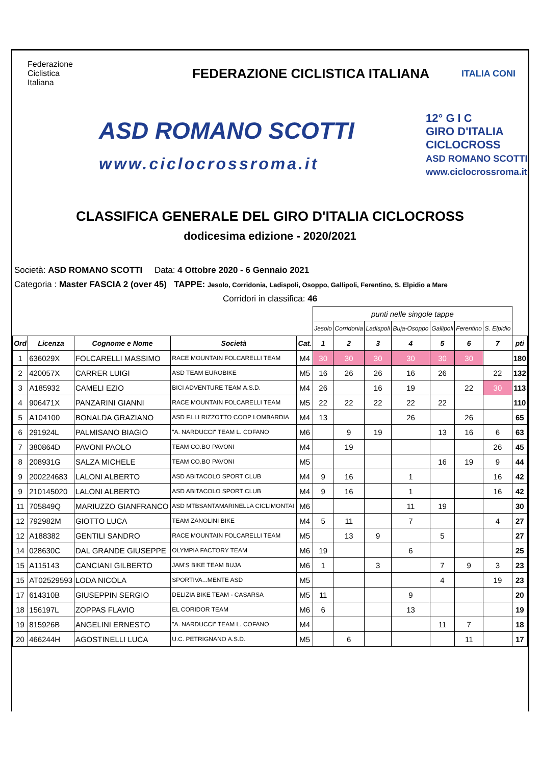Federazione
Ciclistica
Italiana
FEDERAZIONE CICLISTICA ITALIANA
ITALIA CONI
ASD ROMANO SCOTTI
www.ciclocrossroma.it
12° G I C
GIRO D'ITALIA CICLOCROSS
ASD ROMANO SCOTTI www.ciclocrossroma.it
CLASSIFICA GENERALE DEL GIRO D'ITALIA CICLOCROSS
dodicesima edizione - 2020/2021
Società: ASD ROMANO SCOTTI Data: 4 Ottobre 2020 - 6 Gennaio 2021
Categoria : Master FASCIA 2 (over 45) TAPPE: Jesolo, Corridonia, Ladispoli, Osoppo, Gallipoli, Ferentino, S. Elpidio a Mare
Corridori in classifica: 46
| | | | | | punti nelle singole tappe | | | | | | | |
| | | | | | Jesolo | Corridonia | Ladispoli | Buja-Osoppo | Gallipoli | Ferentino | S. Elpidio | |
| Ord | Licenza | Cognome e Nome | Società | Cat. | 1 | 2 | 3 | 4 | 5 | 6 | 7 | pti |
| 1 | 636029X | FOLCARELLI MASSIMO | RACE MOUNTAIN FOLCARELLI TEAM | M4 | 30 | 30 | 30 | 30 | 30 | 30 | | 180 |
| 2 | 420057X | CARRER LUIGI | ASD TEAM EUROBIKE | M5 | 16 | 26 | 26 | 16 | 26 | | 22 | 132 |
| 3 | A185932 | CAMELI EZIO | BICI ADVENTURE TEAM A.S.D. | M4 | 26 | | 16 | 19 | | 22 | 30 | 113 |
| 4 | 906471X | PANZARINI GIANNI | RACE MOUNTAIN FOLCARELLI TEAM | M5 | 22 | 22 | 22 | 22 | 22 | | | 110 |
| 5 | A104100 | BONALDA GRAZIANO | ASD F.LLI RIZZOTTO COOP LOMBARDIA | M4 | 13 | | | 26 | | 26 | | 65 |
| 6 | 291924L | PALMISANO BIAGIO | "A. NARDUCCI" TEAM L. COFANO | M6 | | 9 | 19 | | 13 | 16 | 6 | 63 |
| 7 | 380864D | PAVONI PAOLO | TEAM CO.BO PAVONI | M4 | | 19 | | | | | 26 | 45 |
| 8 | 208931G | SALZA MICHELE | TEAM CO.BO PAVONI | M5 | | | | | 16 | 19 | 9 | 44 |
| 9 | 200224683 | LALONI ALBERTO | ASD ABITACOLO SPORT CLUB | M4 | 9 | 16 | | 1 | | | 16 | 42 |
| 9 | 210145020 | LALONI ALBERTO | ASD ABITACOLO SPORT CLUB | M4 | 9 | 16 | | 1 | | | 16 | 42 |
| 11 | 705849Q | MARIUZZO GIANFRANCO | ASD MTBSANTAMARINELLA CICLIMONTAI | M6 | | | | 11 | 19 | | | 30 |
| 12 | 792982M | GIOTTO LUCA | TEAM ZANOLINI BIKE | M4 | 5 | 11 | | 7 | | | 4 | 27 |
| 12 | A188382 | GENTILI SANDRO | RACE MOUNTAIN FOLCARELLI TEAM | M5 | | 13 | 9 | | 5 | | | 27 |
| 14 | 028630C | DAL GRANDE GIUSEPPE | OLYMPIA FACTORY TEAM | M6 | 19 | | | 6 | | | | 25 |
| 15 | A115143 | CANCIANI GILBERTO | JAM'S BIKE TEAM BUJA | M6 | 1 | | 3 | | 7 | 9 | 3 | 23 |
| 15 | AT02529593 | LODA NICOLA | SPORTIVA...MENTE ASD | M5 | | | | | 4 | | 19 | 23 |
| 17 | 614310B | GIUSEPPIN SERGIO | DELIZIA BIKE TEAM - CASARSA | M5 | 11 | | | 9 | | | | 20 |
| 18 | 156197L | ZOPPAS FLAVIO | EL CORIDOR TEAM | M6 | 6 | | | 13 | | | | 19 |
| 19 | 815926B | ANGELINI ERNESTO | "A. NARDUCCI" TEAM L. COFANO | M4 | | | | | 11 | 7 | | 18 |
| 20 | 466244H | AGOSTINELLI LUCA | U.C. PETRIGNANO A.S.D. | M5 | | 6 | | | | 11 | | 17 |